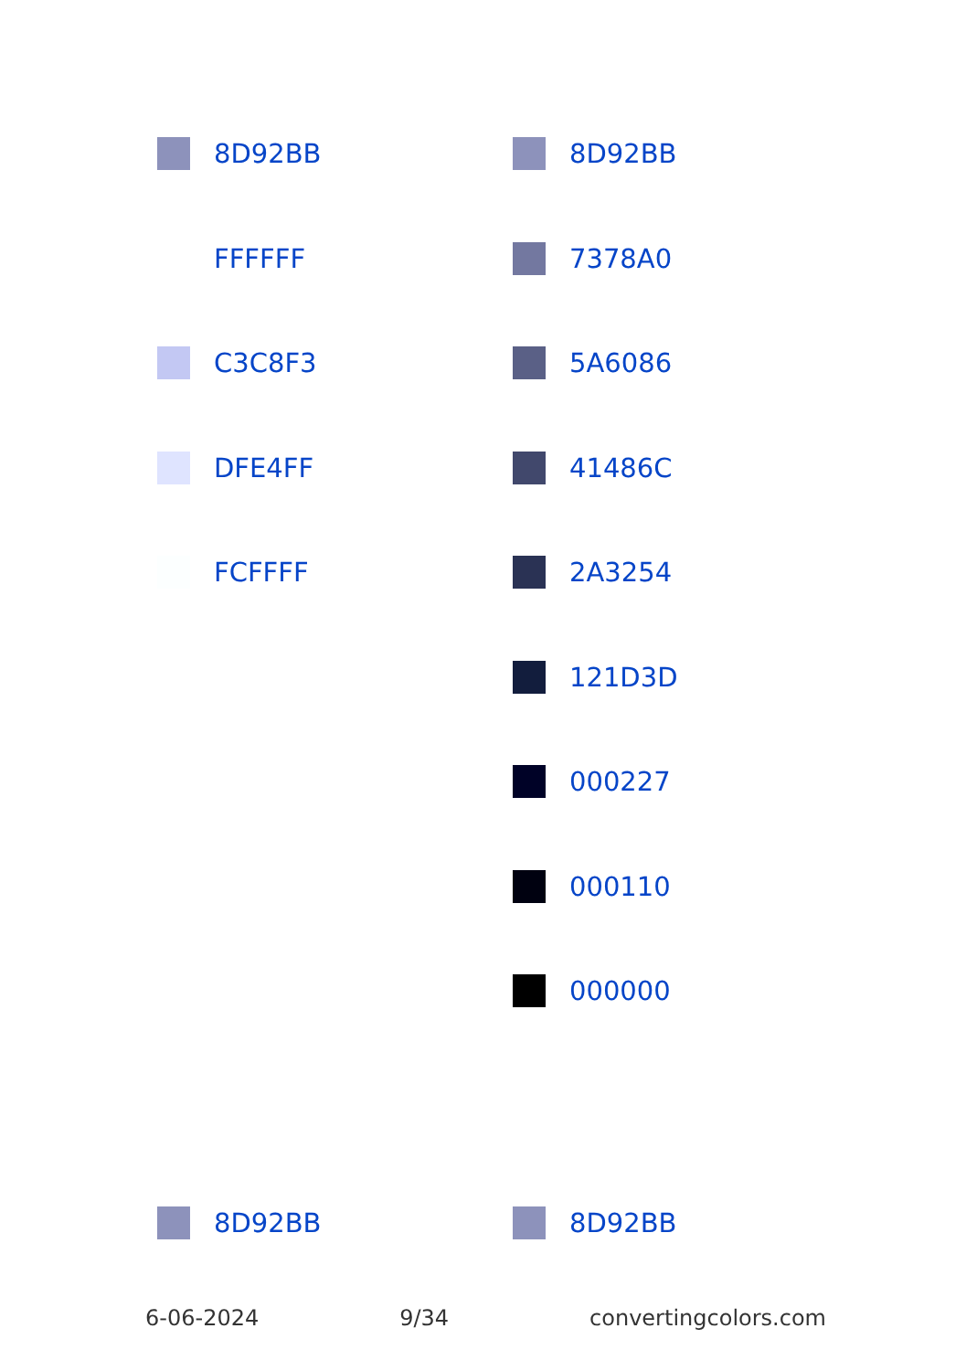8D92BB
FFFFFF
C3C8F3
DFE4FF
FCFFFF
8D92BB
7378A0
5A6086
41486C
2A3254
121D3D
000227
000110
000000
8D92BB 8D92BB
6-06-2024 9/34 convertingcolors.com